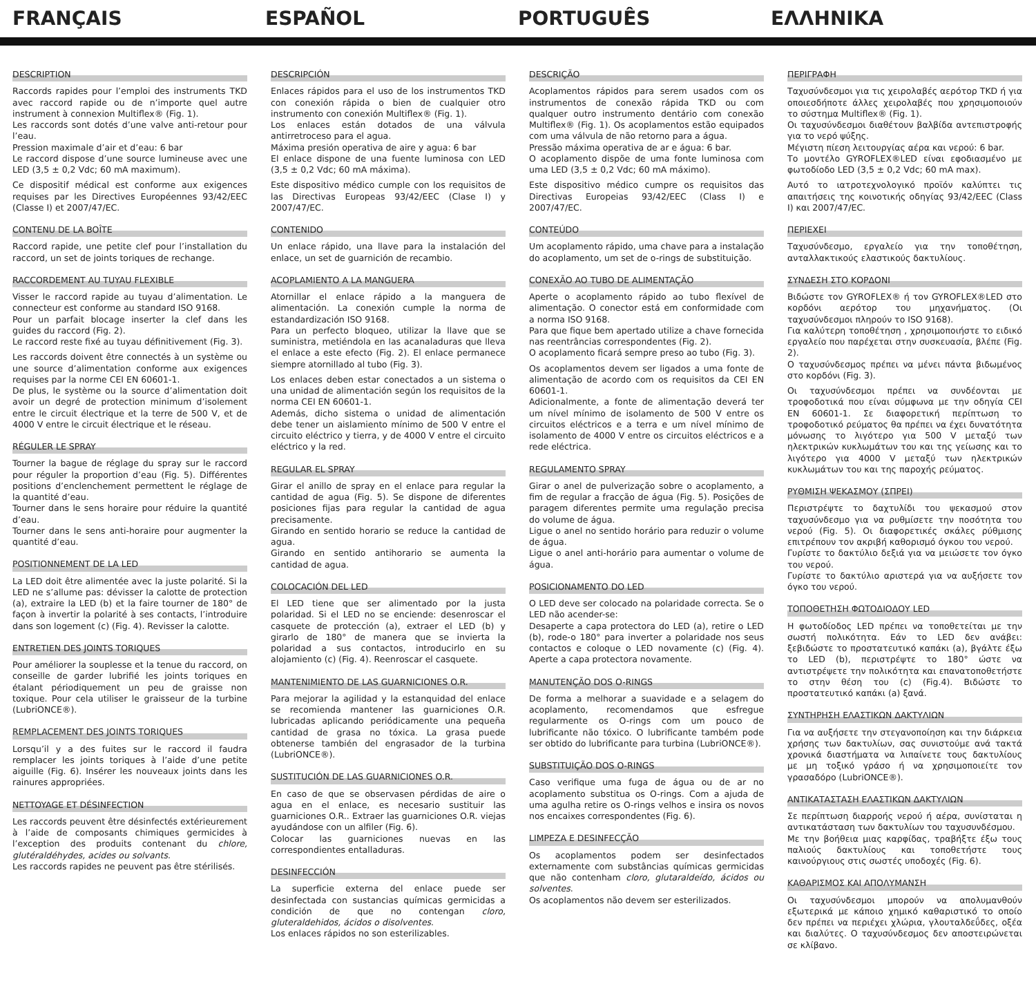FRANÇAIS ESPAÑOL PORTUGUÊS ΕΛΛΗΝΙΚΑ
DESCRIPTION
Raccords rapides pour l’emploi des instruments TKD avec raccord rapide ou de n’importe quel autre instrument à connexion Multiflex® (Fig. 1).
Les raccords sont dotés d’une valve anti-retour pour l’eau.
Pression maximale d’air et d’eau: 6 bar
Le raccord dispose d’une source lumineuse avec une LED (3,5 ± 0,2 Vdc; 60 mA maximum).
Ce dispositif médical est conforme aux exigences requises par les Directives Européennes 93/42/EEC (Classe I) et 2007/47/EC.
CONTENU DE LA BOÎTE
Raccord rapide, une petite clef pour l’installation du raccord, un set de joints toriques de rechange.
RACCORDEMENT AU TUYAU FLEXIBLE
Visser le raccord rapide au tuyau d’alimentation. Le connecteur est conforme au standard ISO 9168.
Pour un parfait blocage inserter la clef dans les guides du raccord (Fig. 2).
Le raccord reste fixé au tuyau définitivement (Fig. 3).
Les raccords doivent être connectés à un système ou une source d’alimentation conforme aux exigences requises par la norme CEI EN 60601-1.
De plus, le système ou la source d’alimentation doit avoir un degré de protection minimum d’isolement entre le circuit électrique et la terre de 500 V, et de 4000 V entre le circuit électrique et le réseau.
RÉGULER LE SPRAY
Tourner la bague de réglage du spray sur le raccord pour réguler la proportion d’eau (Fig. 5). Différentes positions d’enclenchement permettent le réglage de la quantité d’eau.
Tourner dans le sens horaire pour réduire la quantité d’eau.
Tourner dans le sens anti-horaire pour augmenter la quantité d’eau.
POSITIONNEMENT DE LA LED
La LED doit être alimentée avec la juste polarité. Si la LED ne s’allume pas: dévisser la calotte de protection (a), extraire la LED (b) et la faire tourner de 180° de façon à invertir la polarité à ses contacts, l’introduire dans son logement (c) (Fig. 4). Revisser la calotte.
ENTRETIEN DES JOINTS TORIQUES
Pour améliorer la souplesse et la tenue du raccord, on conseille de garder lubrifié les joints toriques en étalant périodiquement un peu de graisse non toxique. Pour cela utiliser le graisseur de la turbine (LubriONCE®).
REMPLACEMENT DES JOINTS TORIQUES
Lorsqu’il y a des fuites sur le raccord il faudra remplacer les joints toriques à l’aide d’une petite aiguille (Fig. 6). Insérer les nouveaux joints dans les rainures appropriées.
NETTOYAGE ET DÉSINFECTION
Les raccords peuvent être désinfectés extérieurement à l’aide de composants chimiques germicides à l’exception des produits contenant du chlore, glutéraldéhydes, acides ou solvants.
Les raccords rapides ne peuvent pas être stérilisés.
DESCRIPCIÓN
Enlaces rápidos para el uso de los instrumentos TKD con conexión rápida o bien de cualquier otro instrumento con conexión Multiflex® (Fig. 1).
Los enlaces están dotados de una válvula antirretroceso para el agua.
Máxima presión operativa de aire y agua: 6 bar
El enlace dispone de una fuente luminosa con LED (3,5 ± 0,2 Vdc; 60 mA máxima).
Este dispositivo médico cumple con los requisitos de las Directivas Europeas 93/42/EEC (Clase I) y 2007/47/EC.
CONTENIDO
Un enlace rápido, una llave para la instalación del enlace, un set de guarnición de recambio.
ACOPLAMIENTO A LA MANGUERA
Atornillar el enlace rápido a la manguera de alimentación. La conexión cumple la norma de estandardización ISO 9168.
Para un perfecto bloqueo, utilizar la llave que se suministra, metiéndola en las acanaladuras que lleva el enlace a este efecto (Fig. 2). El enlace permanece siempre atornillado al tubo (Fig. 3).
Los enlaces deben estar conectados a un sistema o una unidad de alimentación según los requisitos de la norma CEI EN 60601-1.
Además, dicho sistema o unidad de alimentación debe tener un aislamiento mínimo de 500 V entre el circuito eléctrico y tierra, y de 4000 V entre el circuito eléctrico y la red.
REGULAR EL SPRAY
Girar el anillo de spray en el enlace para regular la cantidad de agua (Fig. 5). Se dispone de diferentes posiciones fijas para regular la cantidad de agua precisamente.
Girando en sentido horario se reduce la cantidad de agua.
Girando en sentido antihorario se aumenta la cantidad de agua.
COLOCACIÓN DEL LED
El LED tiene que ser alimentado por la justa polaridad. Si el LED no se enciende: desenroscar el casquete de protección (a), extraer el LED (b) y girarlo de 180° de manera que se invierta la polaridad a sus contactos, introducirlo en su alojamiento (c) (Fig. 4). Reenroscar el casquete.
MANTENIMIENTO DE LAS GUARNICIONES O.R.
Para mejorar la agilidad y la estanquidad del enlace se recomienda mantener las guarniciones O.R. lubricadas aplicando periódicamente una pequeña cantidad de grasa no tóxica. La grasa puede obtenerse también del engrasador de la turbina (LubriONCE®).
SUSTITUCIÓN DE LAS GUARNICIONES O.R.
En caso de que se observasen pérdidas de aire o agua en el enlace, es necesario sustituir las guarniciones O.R.. Extraer las guarniciones O.R. viejas ayudándose con un alfiler (Fig. 6).
Colocar las guarniciones nuevas en las correspondientes entalladuras.
DESINFECCIÓN
La superficie externa del enlace puede ser desinfectada con sustancias químicas germicidas a condición de que no contengan cloro, gluteraldehidos, ácidos o disolventes.
Los enlaces rápidos no son esterilizables.
DESCRIÇÃO
Acoplamentos rápidos para serem usados com os instrumentos de conexão rápida TKD ou com qualquer outro instrumento dentário com conexão Multiflex® (Fig. 1). Os acoplamentos estão equipados com uma válvula de não retorno para a água.
Pressão máxima operativa de ar e água: 6 bar.
O acoplamento dispõe de uma fonte luminosa com uma LED (3,5 ± 0,2 Vdc; 60 mA máximo).
Este dispositivo médico cumpre os requisitos das Directivas Europeias 93/42/EEC (Class I) e 2007/47/EC.
CONTEÚDO
Um acoplamento rápido, uma chave para a instalação do acoplamento, um set de o-rings de substituição.
CONEXÃO AO TUBO DE ALIMENTAÇÃO
Aperte o acoplamento rápido ao tubo flexível de alimentação. O conector está em conformidade com a norma ISO 9168.
Para que fique bem apertado utilize a chave fornecida nas reentrâncias correspondentes (Fig. 2).
O acoplamento ficará sempre preso ao tubo (Fig. 3).
Os acoplamentos devem ser ligados a uma fonte de alimentação de acordo com os requisitos da CEI EN 60601-1.
Adicionalmente, a fonte de alimentação deverá ter um nível mínimo de isolamento de 500 V entre os circuitos eléctricos e a terra e um nível mínimo de isolamento de 4000 V entre os circuitos eléctricos e a rede eléctrica.
REGULAMENTO SPRAY
Girar o anel de pulverização sobre o acoplamento, a fim de regular a fracção de água (Fig. 5). Posições de paragem diferentes permite uma regulação precisa do volume de água.
Ligue o anel no sentido horário para reduzir o volume de água.
Ligue o anel anti-horário para aumentar o volume de água.
POSICIONAMENTO DO LED
O LED deve ser colocado na polaridade correcta. Se o LED não acender-se:
Desaperte a capa protectora do LED (a), retire o LED (b), rode-o 180° para inverter a polaridade nos seus contactos e coloque o LED novamente (c) (Fig. 4). Aperte a capa protectora novamente.
MANUTENÇÃO DOS O-RINGS
De forma a melhorar a suavidade e a selagem do acoplamento, recomendamos que esfregue regularmente os O-rings com um pouco de lubrificante não tóxico. O lubrificante também pode ser obtido do lubrificante para turbina (LubriONCE®).
SUBSTITUIÇÃO DOS O-RINGS
Caso verifique uma fuga de água ou de ar no acoplamento substitua os O-rings. Com a ajuda de uma agulha retire os O-rings velhos e insira os novos nos encaixes correspondentes (Fig. 6).
LIMPEZA E DESINFECÇÃO
Os acoplamentos podem ser desinfectados externamente com substâncias químicas germicidas que não contenham cloro, glutaraldeído, ácidos ou solventes.
Os acoplamentos não devem ser esterilizados.
ΠΕΡΙΓΡΑΦΗ
Ταχυσύνδεσμοι για τις χειρολαβές αερότορ TKD ή για οποιεσδήποτε άλλες χειρολαβές που χρησιμοποιούν το σύστημα Multiflex® (Fig. 1).
Οι ταχυσύνδεσμοι διαθέτουν βαλβίδα αντεπιστροφής για το νερό ψύξης.
Μέγιστη πίεση λειτουργίας αέρα και νερού: 6 bar.
Το μοντέλο GYROFLEX®LED είναι εφοδιασμένο με φωτοδίοδο LED (3,5 ± 0,2 Vdc; 60 mA max).
Αυτό το ιατροτεχνολογικό προϊόν καλύπτει τις απαιτήσεις της κοινοτικής οδηγίας 93/42/EEC (Class I) και 2007/47/EC.
ΠΕΡΙΕΧΕΙ
Ταχυσύνδεσμο, εργαλείο για την τοποθέτηση, ανταλλακτικούς ελαστικούς δακτυλίους.
ΣΥΝΔΕΣΗ ΣΤΟ ΚΟΡΔΟΝΙ
Βιδώστε τον GYROFLEX® ή τον GYROFLEX®LED στο κορδόνι αερότορ του μηχανήματος. (Οι ταχυσύνδεσμοι πληρούν το ISO 9168).
Για καλύτερη τοποθέτηση , χρησιμοποιήστε το ειδικό εργαλείο που παρέχεται στην συσκευασία, βλέπε (Fig. 2).
Ο ταχυσύνδεσμος πρέπει να μένει πάντα βιδωμένος στο κορδόνι (Fig. 3).
Οι ταχυσύνδεσμοι πρέπει να συνδέονται με τροφοδοτικά που είναι σύμφωνα με την οδηγία CEI EN 60601-1. Σε διαφορετική περίπτωση το τροφοδοτικό ρεύματος θα πρέπει να έχει δυνατότητα μόνωσης το λιγότερο για 500 V μεταξύ των ηλεκτρικών κυκλωμάτων του και της γείωσης και το λιγότερο για 4000 V μεταξύ των ηλεκτρικών κυκλωμάτων του και της παροχής ρεύματος.
ΡΥΘΜΙΣΗ ΨΕΚΑΣΜΟΥ (ΣΠΡΕΙ)
Περιστρέψτε το δαχτυλίδι του ψεκασμού στον ταχυσύνδεσμο για να ρυθμίσετε την ποσότητα του νερού (Fig. 5). Οι διαφορετικές σκάλες ρύθμισης επιτρέπουν τον ακριβή καθορισμό όγκου του νερού.
Γυρίστε το δακτύλιο δεξιά για να μειώσετε τον όγκο του νερού.
Γυρίστε το δακτύλιο αριστερά για να αυξήσετε τον όγκο του νερού.
ΤΟΠΟΘΕΤΗΣΗ ΦΩΤΟΔΙΟΔΟΥ LED
Η φωτοδίοδος LED πρέπει να τοποθετείται με την σωστή πολικότητα. Εάν το LED δεν ανάβει: ξεβιδώστε το προστατευτικό καπάκι (a), βγάλτε έξω το LED (b), περιστρέψτε το 180° ώστε να αντιστρέψετε την πολικότητα και επανατοποθετήστε το στην θέση του (c) (Fig.4). Βιδώστε το προστατευτικό καπάκι (a) ξανά.
ΣΥΝΤΗΡΗΣΗ ΕΛΑΣΤΙΚΩΝ ΔΑΚΤΥΛΙΩΝ
Για να αυξήσετε την στεγανοποίηση και την διάρκεια χρήσης των δακτυλίων, σας συνιστούμε ανά τακτά χρονικά διαστήματα να λιπαίνετε τους δακτυλίους με μη τοξικό γράσο ή να χρησιμοποιείτε τον γρασαδόρο (LubriONCE®).
ΑΝΤΙΚΑΤΑΣΤΑΣΗ ΕΛΑΣΤΙΚΩΝ ΔΑΚΤΥΛΙΩΝ
Σε περίπτωση διαρροής νερού ή αέρα, συνίσταται η αντικατάσταση των δακτυλίων του ταχυσυνδέσμου.
Με την βοήθεια μιας καρφίδας, τραβήξτε έξω τους παλιούς δακτυλίους και τοποθετήστε τους καινούργιους στις σωστές υποδοχές (Fig. 6).
ΚΑΘΑΡΙΣΜΟΣ ΚΑΙ ΑΠΟΛΥΜΑΝΣΗ
Οι ταχυσύνδεσμοι μπορούν να απολυμανθούν εξωτερικά με κάποιο χημικό καθαριστικό το οποίο δεν πρέπει να περιέχει χλώρια, γλουταλδεΰδες, οξέα και διαλύτες. Ο ταχυσύνδεσμος δεν αποστειρώνεται σε κλίβανο.